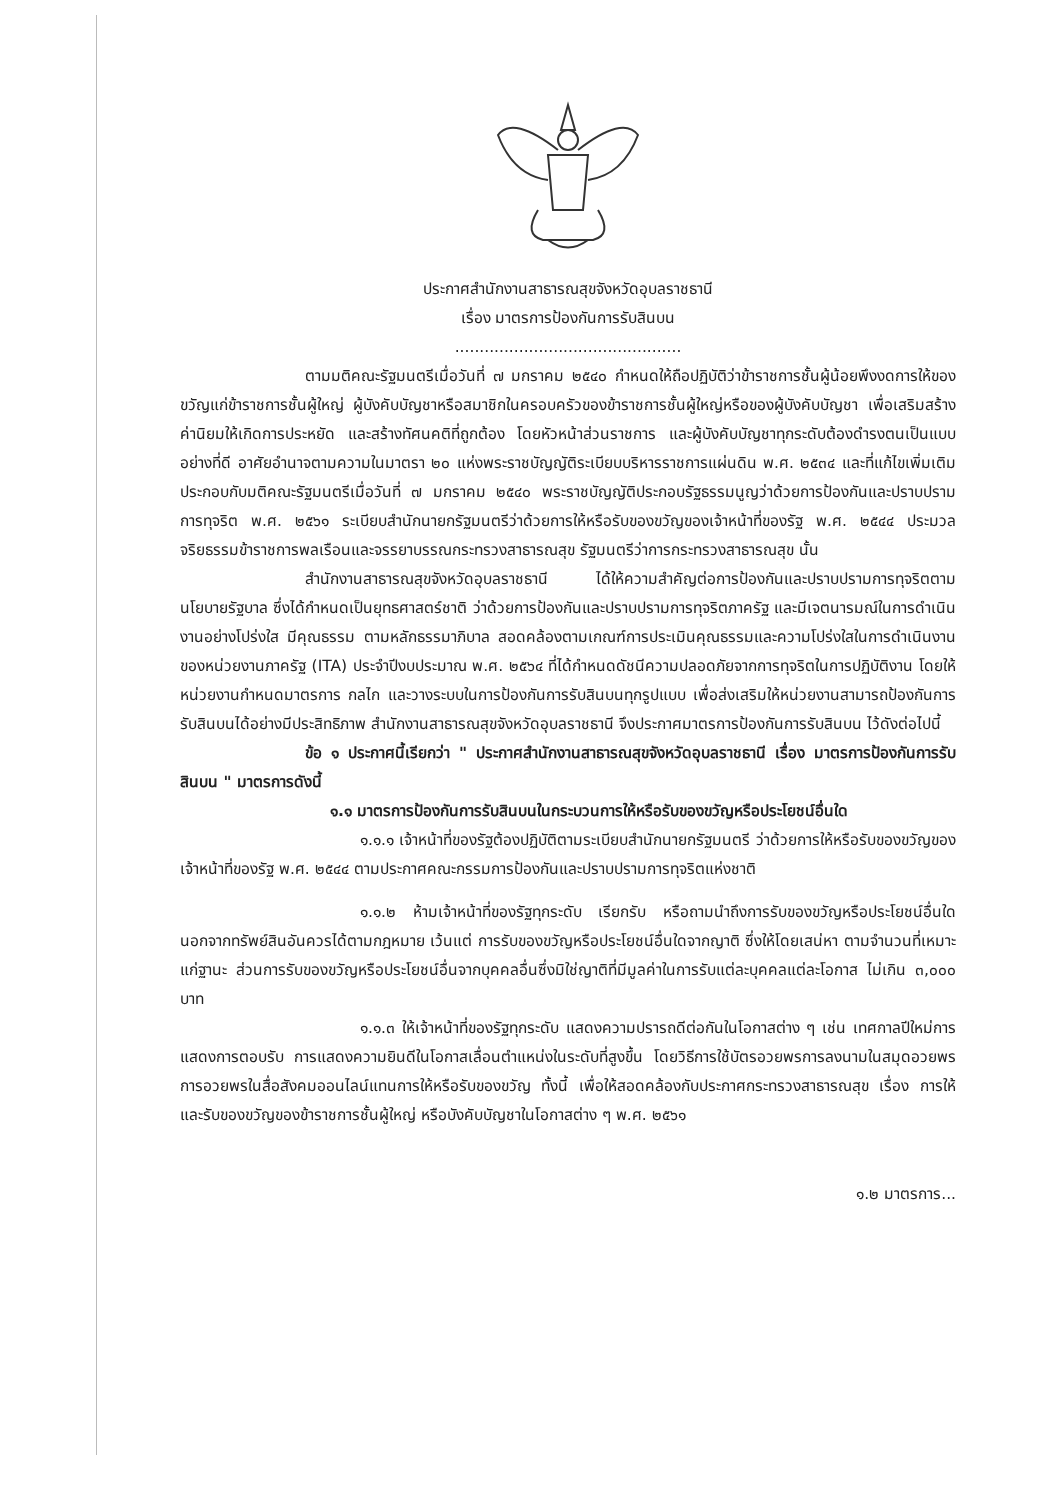ประกาศสำนักงานสาธารณสุขจังหวัดอุบลราชธานี
เรื่อง มาตรการป้องกันการรับสินบน
..............................................
ตามมติคณะรัฐมนตรีเมื่อวันที่ ๗ มกราคม ๒๕๔๐ กำหนดให้ถือปฏิบัติว่าข้าราชการชั้นผู้น้อยพึงงดการให้ของขวัญแก่ข้าราชการชั้นผู้ใหญ่ ผู้บังคับบัญชาหรือสมาชิกในครอบครัวของข้าราชการชั้นผู้ใหญ่หรือของผู้บังคับบัญชา เพื่อเสริมสร้างค่านิยมให้เกิดการประหยัด และสร้างทัศนคติที่ถูกต้อง โดยหัวหน้าส่วนราชการ และผู้บังคับบัญชาทุกระดับต้องดำรงตนเป็นแบบอย่างที่ดี อาศัยอำนาจตามความในมาตรา ๒๐ แห่งพระราชบัญญัติระเบียบบริหารราชการแผ่นดิน พ.ศ. ๒๕๓๔ และที่แก้ไขเพิ่มเติม ประกอบกับมติคณะรัฐมนตรีเมื่อวันที่ ๗ มกราคม ๒๕๔๐ พระราชบัญญัติประกอบรัฐธรรมนูญว่าด้วยการป้องกันและปราบปรามการทุจริต พ.ศ. ๒๕๖๑ ระเบียบสำนักนายกรัฐมนตรีว่าด้วยการให้หรือรับของขวัญของเจ้าหน้าที่ของรัฐ พ.ศ. ๒๕๔๔ ประมวลจริยธรรมข้าราชการพลเรือนและจรรยาบรรณกระทรวงสาธารณสุข รัฐมนตรีว่าการกระทรวงสาธารณสุข นั้น
สำนักงานสาธารณสุขจังหวัดอุบลราชธานี ได้ให้ความสำคัญต่อการป้องกันและปราบปรามการทุจริตตามนโยบายรัฐบาล ซึ่งได้กำหนดเป็นยุทธศาสตร์ชาติ ว่าด้วยการป้องกันและปราบปรามการทุจริตภาครัฐ และมีเจตนารมณ์ในการดำเนินงานอย่างโปร่งใส มีคุณธรรม ตามหลักธรรมาภิบาล สอดคล้องตามเกณฑ์การประเมินคุณธรรมและความโปร่งใสในการดำเนินงานของหน่วยงานภาครัฐ (ITA) ประจำปีงบประมาณ พ.ศ. ๒๕๖๔ ที่ได้กำหนดดัชนีความปลอดภัยจากการทุจริตในการปฏิบัติงาน โดยให้หน่วยงานกำหนดมาตรการ กลไก และวางระบบในการป้องกันการรับสินบนทุกรูปแบบ เพื่อส่งเสริมให้หน่วยงานสามารถป้องกันการรับสินบนได้อย่างมีประสิทธิภาพ สำนักงานสาธารณสุขจังหวัดอุบลราชธานี จึงประกาศมาตรการป้องกันการรับสินบน ไว้ดังต่อไปนี้
ข้อ ๑ ประกาศนี้เรียกว่า " ประกาศสำนักงานสาธารณสุขจังหวัดอุบลราชธานี เรื่อง มาตรการป้องกันการรับสินบน " มาตรการดังนี้
๑.๑ มาตรการป้องกันการรับสินบนในกระบวนการให้หรือรับของขวัญหรือประโยชน์อื่นใด
๑.๑.๑ เจ้าหน้าที่ของรัฐต้องปฏิบัติตามระเบียบสำนักนายกรัฐมนตรี ว่าด้วยการให้หรือรับของขวัญของเจ้าหน้าที่ของรัฐ พ.ศ. ๒๕๔๔ ตามประกาศคณะกรรมการป้องกันและปราบปรามการทุจริตแห่งชาติ
๑.๑.๒ ห้ามเจ้าหน้าที่ของรัฐทุกระดับ เรียกรับ หรือถามนำถึงการรับของขวัญหรือประโยชน์อื่นใด นอกจากทรัพย์สินอันควรได้ตามกฎหมาย เว้นแต่ การรับของขวัญหรือประโยชน์อื่นใดจากญาติ ซึ่งให้โดยเสน่หา ตามจำนวนที่เหมาะแก่ฐานะ ส่วนการรับของขวัญหรือประโยชน์อื่นจากบุคคลอื่นซึ่งมิใช่ญาติที่มีมูลค่าในการรับแต่ละบุคคลแต่ละโอกาส ไม่เกิน ๓,๐๐๐ บาท
๑.๑.๓ ให้เจ้าหน้าที่ของรัฐทุกระดับ แสดงความปรารถดีต่อกันในโอกาสต่าง ๆ เช่น เทศกาลปีใหม่การแสดงการตอบรับ การแสดงความยินดีในโอกาสเลื่อนตำแหน่งในระดับที่สูงขึ้น โดยวิธีการใช้บัตรอวยพรการลงนามในสมุดอวยพร การอวยพรในสื่อสังคมออนไลน์แทนการให้หรือรับของขวัญ ทั้งนี้ เพื่อให้สอดคล้องกับประกาศกระทรวงสาธารณสุข เรื่อง การให้และรับของขวัญของข้าราชการชั้นผู้ใหญ่ หรือบังคับบัญชาในโอกาสต่าง ๆ พ.ศ. ๒๕๖๑
๑.๒ มาตรการ...